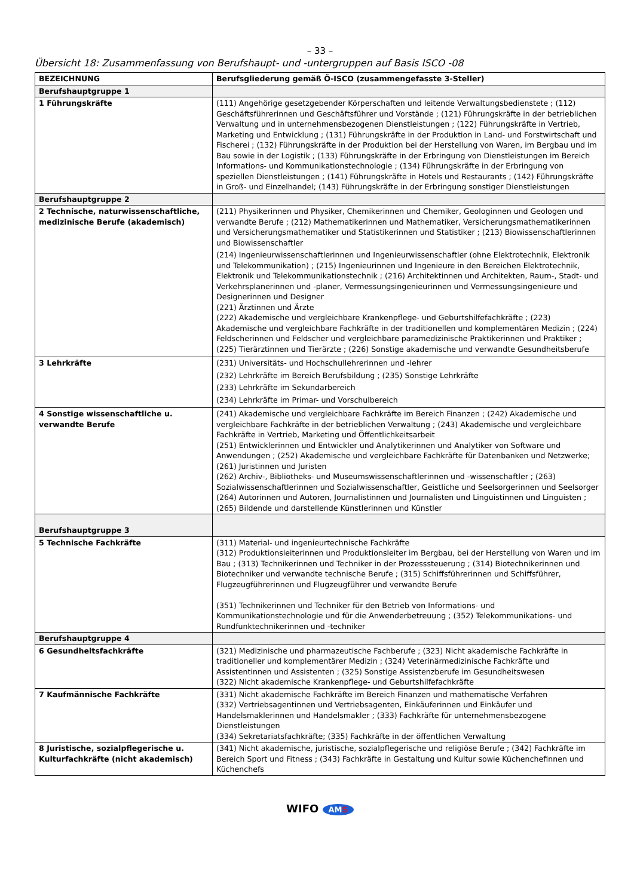– 33 –
Übersicht 18: Zusammenfassung von Berufshaupt- und -untergruppen auf Basis ISCO -08
| BEZEICHNUNG | Berufsgliederung gemäß Ö-ISCO (zusammengefasste 3-Steller) |
| --- | --- |
| Berufshauptgruppe 1 | |
| 1 Führungskräfte | (111) Angehörige gesetzgebender Körperschaften und leitende Verwaltungsbedienstete ; (112) Geschäftsführerinnen und Geschäftsführer und Vorstände ; (121) Führungskräfte in der betrieblichen Verwaltung und in unternehmensbezogenen Dienstleistungen ; (122) Führungskräfte in Vertrieb, Marketing und Entwicklung ; (131) Führungskräfte in der Produktion in Land- und Forstwirtschaft und Fischerei ; (132) Führungskräfte in der Produktion bei der Herstellung von Waren, im Bergbau und im Bau sowie in der Logistik ; (133) Führungskräfte in der Erbringung von Dienstleistungen im Bereich Informations- und Kommunikationstechnologie ; (134) Führungskräfte in der Erbringung von speziellen Dienstleistungen ; (141) Führungskräfte in Hotels und Restaurants ; (142) Führungskräfte in Groß- und Einzelhandel; (143) Führungskräfte in der Erbringung sonstiger Dienstleistungen |
| Berufshauptgruppe 2 | |
| 2 Technische, naturwissenschaftliche, medizinische Berufe (akademisch) | (211) Physikerinnen und Physiker, Chemikerinnen und Chemiker, Geologinnen und Geologen und verwandte Berufe ; (212) Mathematikerinnen und Mathematiker, Versicherungsmathematikerinnen und Versicherungsmathematiker und Statistikerinnen und Statistiker ; (213) Biowissenschaftlerinnen und Biowissenschaftler (214) Ingenieurwissenschaftlerinnen und Ingenieurwissenschaftler (ohne Elektrotechnik, Elektronik und Telekommunikation) ; (215) Ingenieurinnen und Ingenieure in den Bereichen Elektrotechnik, Elektronik und Telekommunikationstechnik ; (216) Architektinnen und Architekten, Raum-, Stadt- und Verkehrsplanerinnen und -planer, Vermessungsingenieurinnen und Vermessungsingenieure und Designerinnen und Designer (221) Ärztinnen und Ärzte (222) Akademische und vergleichbare Krankenpflege- und Geburtshilfefachkräfte ; (223) Akademische und vergleichbare Fachkräfte in der traditionellen und komplementären Medizin ; (224) Feldscherinnen und Feldscher und vergleichbare paramedizinische Praktikerinnen und Praktiker ; (225) Tierärztinnen und Tierärzte ; (226) Sonstige akademische und verwandte Gesundheitsberufe |
| 3 Lehrkräfte | (231) Universitäts- und Hochschullehrerinnen und -lehrer (232) Lehrkräfte im Bereich Berufsbildung ; (235) Sonstige Lehrkräfte (233) Lehrkräfte im Sekundarbereich (234) Lehrkräfte im Primar- und Vorschulbereich |
| 4 Sonstige wissenschaftliche u. verwandte Berufe | (241) Akademische und vergleichbare Fachkräfte im Bereich Finanzen ; (242) Akademische und vergleichbare Fachkräfte in der betrieblichen Verwaltung ; (243) Akademische und vergleichbare Fachkräfte in Vertrieb, Marketing und Öffentlichkeitsarbeit (251) Entwicklerinnen und Entwickler und Analytikerinnen und Analytiker von Software und Anwendungen ; (252) Akademische und vergleichbare Fachkräfte für Datenbanken und Netzwerke; (261) Juristinnen und Juristen (262) Archiv-, Bibliotheks- und Museumswissenschaftlerinnen und -wissenschaftler ; (263) Sozialwissenschaftlerinnen und Sozialwissenschaftler, Geistliche und Seelsorgerinnen und Seelsorger (264) Autorinnen und Autoren, Journalistinnen und Journalisten und Linguistinnen und Linguisten ; (265) Bildende und darstellende Künstlerinnen und Künstler |
| Berufshauptgruppe 3 | |
| 5 Technische Fachkräfte | (311) Material- und ingenieurtechnische Fachkräfte (312) Produktionsleiterinnen und Produktionsleiter im Bergbau, bei der Herstellung von Waren und im Bau ; (313) Technikerinnen und Techniker in der Prozesssteuerung ; (314) Biotechnikerinnen und Biotechniker und verwandte technische Berufe ; (315) Schiffsführerinnen und Schiffsführer, Flugzeugführerinnen und Flugzeugführer und verwandte Berufe (351) Technikerinnen und Techniker für den Betrieb von Informations- und Kommunikationstechnologie und für die Anwenderbetreuung ; (352) Telekommunikations- und Rundfunktechnikerinnen und -techniker |
| Berufshauptgruppe 4 | |
| 6 Gesundheitsfachkräfte | (321) Medizinische und pharmazeutische Fachberufe ; (323) Nicht akademische Fachkräfte in traditioneller und komplementärer Medizin ; (324) Veterinärmedizinische Fachkräfte und Assistentinnen und Assistenten ; (325) Sonstige Assistenzberufe im Gesundheitswesen (322) Nicht akademische Krankenpflege- und Geburtshilfefachkräfte |
| 7 Kaufmännische Fachkräfte | (331) Nicht akademische Fachkräfte im Bereich Finanzen und mathematische Verfahren (332) Vertriebsagentinnen und Vertriebsagenten, Einkäuferinnen und Einkäufer und Handelsmaklerinnen und Handelsmakler ; (333) Fachkräfte für unternehmensbezogene Dienstleistungen (334) Sekretariatsfachkräfte; (335) Fachkräfte in der öffentlichen Verwaltung |
| 8 Juristische, sozialpflegerische u. Kulturfachkräfte (nicht akademisch) | (341) Nicht akademische, juristische, sozialpflegerische und religiöse Berufe ; (342) Fachkräfte im Bereich Sport und Fitness ; (343) Fachkräfte in Gestaltung und Kultur sowie Küchenchefinnen und Küchenchefs |
WIFO AMS